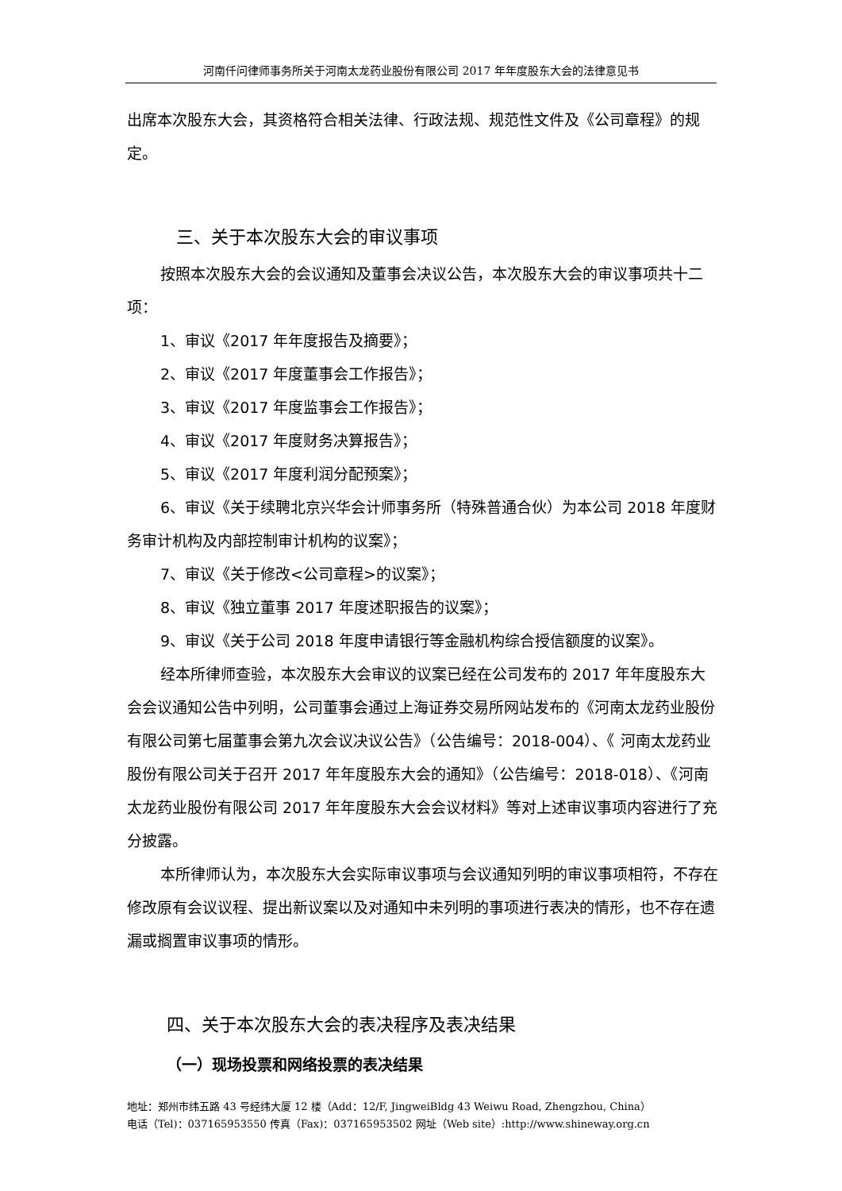河南仟问律师事务所关于河南太龙药业股份有限公司 2017 年年度股东大会的法律意见书
出席本次股东大会，其资格符合相关法律、行政法规、规范性文件及《公司章程》的规定。
三、关于本次股东大会的审议事项
按照本次股东大会的会议通知及董事会决议公告，本次股东大会的审议事项共十二项：
1、审议《2017 年年度报告及摘要》；
2、审议《2017 年度董事会工作报告》；
3、审议《2017 年度监事会工作报告》；
4、审议《2017 年度财务决算报告》；
5、审议《2017 年度利润分配预案》；
6、审议《关于续聘北京兴华会计师事务所（特殊普通合伙）为本公司 2018 年度财务审计机构及内部控制审计机构的议案》；
7、审议《关于修改<公司章程>的议案》；
8、审议《独立董事 2017 年度述职报告的议案》；
9、审议《关于公司 2018 年度申请银行等金融机构综合授信额度的议案》。
经本所律师查验，本次股东大会审议的议案已经在公司发布的 2017 年年度股东大会会议通知公告中列明，公司董事会通过上海证券交易所网站发布的《河南太龙药业股份有限公司第七届董事会第九次会议决议公告》（公告编号：2018-004）、《 河南太龙药业股份有限公司关于召开 2017 年年度股东大会的通知》（公告编号：2018-018）、《河南太龙药业股份有限公司 2017 年年度股东大会会议材料》等对上述审议事项内容进行了充分披露。
本所律师认为，本次股东大会实际审议事项与会议通知列明的审议事项相符，不存在修改原有会议议程、提出新议案以及对通知中未列明的事项进行表决的情形，也不存在遗漏或搁置审议事项的情形。
四、关于本次股东大会的表决程序及表决结果
（一）现场投票和网络投票的表决结果
地址：郑州市纬五路 43 号经纬大厦 12 楼（Add：12/F, JingweiBldg 43 Weiwu Road, Zhengzhou, China）
电话（Tel)：037165953550 传真（Fax)：037165953502 网址（Web site）:http://www.shineway.org.cn